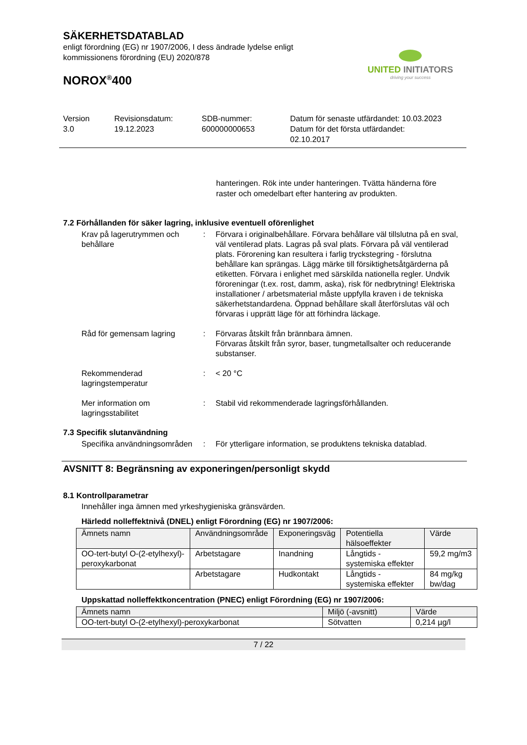SÄKERHETSDATABLAD
enligt förordning (EG) nr 1907/2006, I dess ändrade lydelse enligt
kommissionens förordning (EU) 2020/878
NOROX<sup>®</sup>400
UNITED INITIATORS
driving your success
Version
3.0
Revisionsdatum:
19.12.2023
SDB-nummer:
600000000653
Datum för senaste utfärdandet: 10.03.2023
Datum för det första utfärdandet:
02.10.2017
hanteringen. Rök inte under hanteringen. Tvätta händerna före raster och omedelbart efter hantering av produkten.
7.2 Förhållanden för säker lagring, inklusive eventuell oförenlighet
Krav på lagerutrymmen och behållare
: Förvara i originalbehållare. Förvara behållare väl tillslutna på en sval, väl ventilerad plats. Lagras på sval plats. Förvara på väl ventilerad plats. Förorening kan resultera i farlig tryckstegring - förslutna behållare kan sprängas. Lägg märke till försiktighetsåtgärderna på etiketten. Förvara i enlighet med särskilda nationella regler. Undvik föroreningar (t.ex. rost, damm, aska), risk för nedbrytning! Elektriska installationer / arbetsmaterial måste uppfylla kraven i de tekniska säkerhetstandardena. Öppnad behållare skall återförslutas väl och förvaras i upprätt läge för att förhindra läckage.
Råd för gemensam lagring : Förvaras åtskilt från brännbara ämnen.
Förvaras åtskilt från syror, baser, tungmetallsalter och reducerande substanser.
Rekommenderad lagringstemperatur
: < 20 °C
Mer information om lagringsstabilitet
: Stabil vid rekommenderade lagringsförhållanden.
7.3 Specifik slutanvändning
Specifika användningsområden
: För ytterligare information, se produktens tekniska datablad.
AVSNITT 8: Begränsning av exponeringen/personligt skydd
8.1 Kontrollparametrar
Innehåller inga ämnen med yrkeshygieniska gränsvärden.
Härledd nolleffektnivå (DNEL) enligt Förordning (EG) nr 1907/2006:
| Ämnets namn | Användningsområde | Exponeringsväg | Potentiella hälsoeffekter | Värde |
| --- | --- | --- | --- | --- |
| OO-tert-butyl O-(2-etylhexyl)-peroxykarbonat | Arbetstagare | Inandning | Långtids - systemiska effekter | 59,2 mg/m3 |
| | Arbetstagare | Hudkontakt | Långtids - systemiska effekter | 84 mg/kg bw/dag |
Uppskattad nolleffektkoncentration (PNEC) enligt Förordning (EG) nr 1907/2006:
| Ämnets namn | Miljö (-avsnitt) | Värde |
| --- | --- | --- |
| OO-tert-butyl O-(2-etylhexyl)-peroxykarbonat | Sötvatten | 0,214 µg/l |
7 / 22